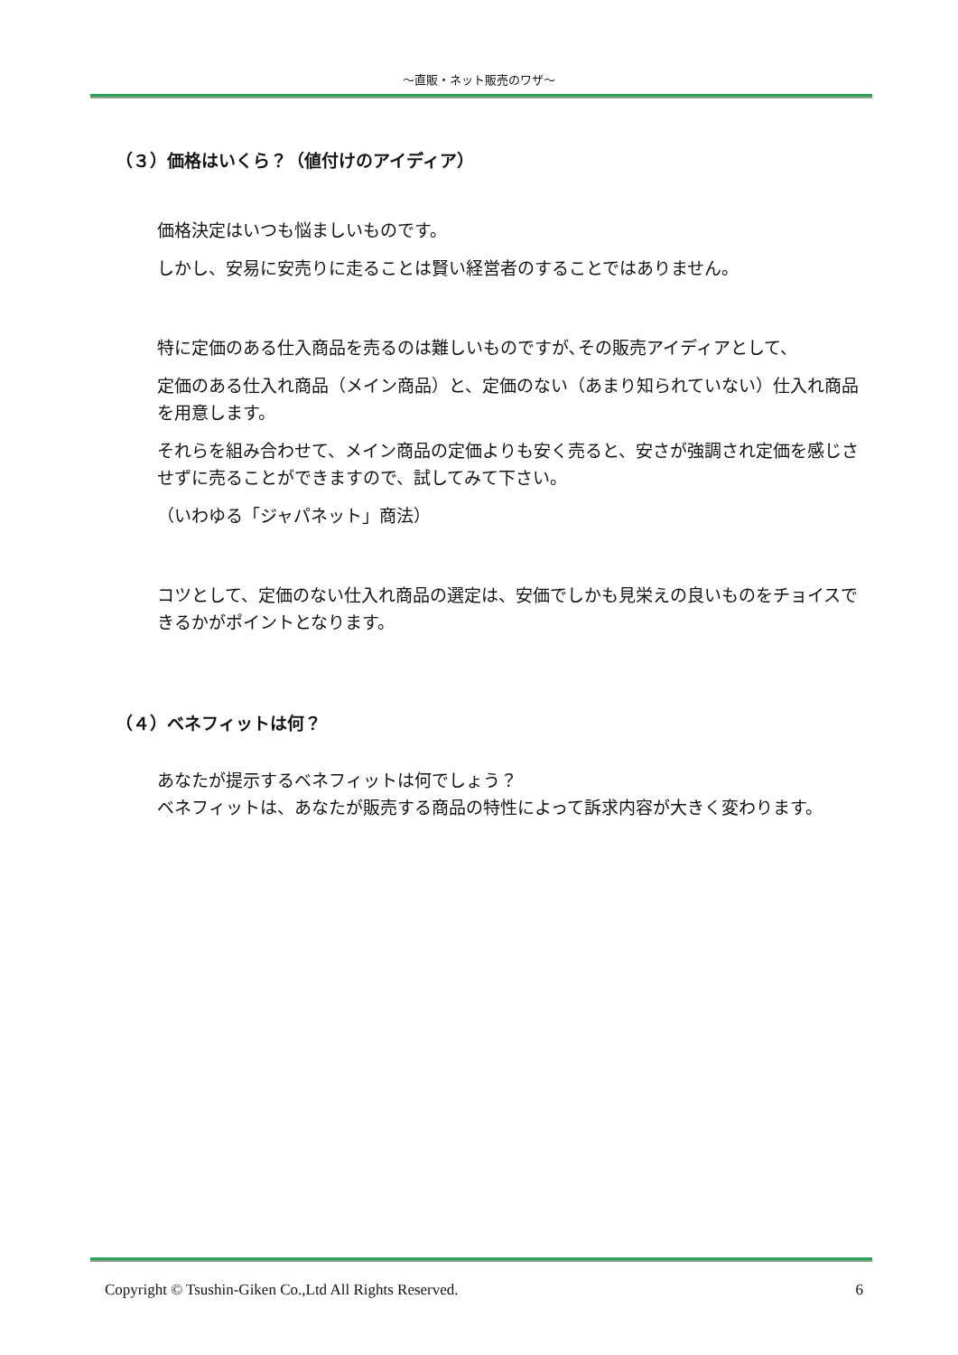～直販・ネット販売のワザ～
（３）価格はいくら？（値付けのアイディア）
価格決定はいつも悩ましいものです。
しかし、安易に安売りに走ることは賢い経営者のすることではありません。
特に定価のある仕入商品を売るのは難しいものですが､その販売アイディアとして、
定価のある仕入れ商品（メイン商品）と、定価のない（あまり知られていない）仕入れ商品を用意します。
それらを組み合わせて、メイン商品の定価よりも安く売ると、安さが強調され定価を感じさせずに売ることができますので、試してみて下さい。
（いわゆる「ジャパネット」商法）
コツとして、定価のない仕入れ商品の選定は、安価でしかも見栄えの良いものをチョイスできるかがポイントとなります。
（４）ベネフィットは何？
あなたが提示するベネフィットは何でしょう？
ベネフィットは、あなたが販売する商品の特性によって訴求内容が大きく変わります。
Copyright © Tsushin-Giken Co.,Ltd All Rights Reserved. 6